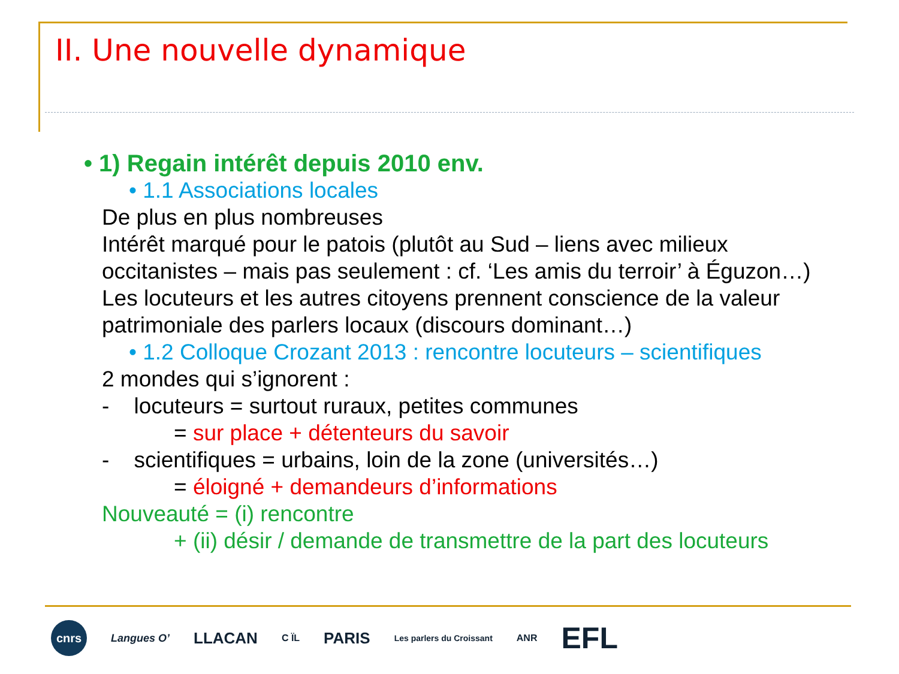II. Une nouvelle dynamique
• 1) Regain intérêt depuis 2010 env.
• 1.1 Associations locales
De plus en plus nombreuses
Intérêt marqué pour le patois (plutôt au Sud – liens avec milieux
occitanistes – mais pas seulement : cf. ‘Les amis du terroir’ à Éguzon…)
Les locuteurs et les autres citoyens prennent conscience de la valeur
patrimoniale des parlers locaux (discours dominant…)
• 1.2 Colloque Crozant 2013 : rencontre locuteurs – scientifiques
2 mondes qui s’ignorent :
- locuteurs = surtout ruraux, petites communes
= sur place + détenteurs du savoir
- scientifiques = urbains, loin de la zone (universités…)
= éloigné + demandeurs d’informations
Nouveauté = (i) rencontre
+ (ii) désir / demande de transmettre de la part des locuteurs
cnrs
Langues O’
LLACAN
C ÏL
PARIS
Les parlers du Croissant ANR
EFL